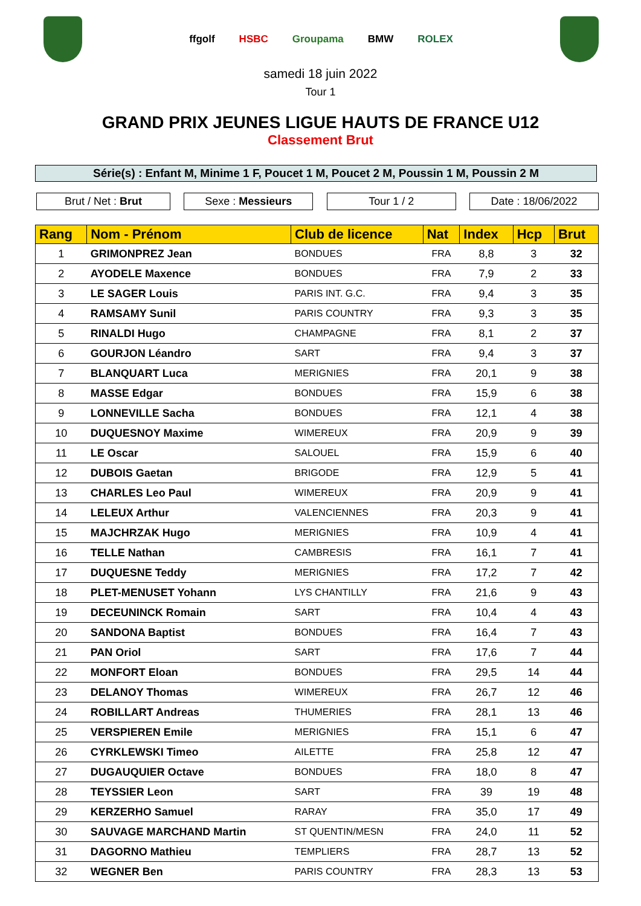ffgolf HSBC Groupama BMW ROLEX
samedi 18 juin 2022
Tour 1
GRAND PRIX JEUNES LIGUE HAUTS DE FRANCE U12
Classement Brut
Série(s) : Enfant M, Minime 1 F, Poucet 1 M, Poucet 2 M, Poussin 1 M, Poussin 2 M
Brut / Net : Brut Sexe : Messieurs Tour 1 / 2 Date : 18/06/2022
| Rang | Nom - Prénom | Club de licence | Nat | Index | Hcp | Brut |
| --- | --- | --- | --- | --- | --- | --- |
| 1 | GRIMONPREZ Jean | BONDUES | FRA | 8,8 | 3 | 32 |
| 2 | AYODELE Maxence | BONDUES | FRA | 7,9 | 2 | 33 |
| 3 | LE SAGER Louis | PARIS INT. G.C. | FRA | 9,4 | 3 | 35 |
| 4 | RAMSAMY Sunil | PARIS COUNTRY | FRA | 9,3 | 3 | 35 |
| 5 | RINALDI Hugo | CHAMPAGNE | FRA | 8,1 | 2 | 37 |
| 6 | GOURJON Léandro | SART | FRA | 9,4 | 3 | 37 |
| 7 | BLANQUART Luca | MERIGNIES | FRA | 20,1 | 9 | 38 |
| 8 | MASSE Edgar | BONDUES | FRA | 15,9 | 6 | 38 |
| 9 | LONNEVILLE Sacha | BONDUES | FRA | 12,1 | 4 | 38 |
| 10 | DUQUESNOY Maxime | WIMEREUX | FRA | 20,9 | 9 | 39 |
| 11 | LE Oscar | SALOUEL | FRA | 15,9 | 6 | 40 |
| 12 | DUBOIS Gaetan | BRIGODE | FRA | 12,9 | 5 | 41 |
| 13 | CHARLES Leo Paul | WIMEREUX | FRA | 20,9 | 9 | 41 |
| 14 | LELEUX Arthur | VALENCIENNES | FRA | 20,3 | 9 | 41 |
| 15 | MAJCHRZAK Hugo | MERIGNIES | FRA | 10,9 | 4 | 41 |
| 16 | TELLE Nathan | CAMBRESIS | FRA | 16,1 | 7 | 41 |
| 17 | DUQUESNE Teddy | MERIGNIES | FRA | 17,2 | 7 | 42 |
| 18 | PLET-MENUSET Yohann | LYS CHANTILLY | FRA | 21,6 | 9 | 43 |
| 19 | DECEUNINCK Romain | SART | FRA | 10,4 | 4 | 43 |
| 20 | SANDONA Baptist | BONDUES | FRA | 16,4 | 7 | 43 |
| 21 | PAN Oriol | SART | FRA | 17,6 | 7 | 44 |
| 22 | MONFORT Eloan | BONDUES | FRA | 29,5 | 14 | 44 |
| 23 | DELANOY Thomas | WIMEREUX | FRA | 26,7 | 12 | 46 |
| 24 | ROBILLART Andreas | THUMERIES | FRA | 28,1 | 13 | 46 |
| 25 | VERSPIEREN Emile | MERIGNIES | FRA | 15,1 | 6 | 47 |
| 26 | CYRKLEWSKI Timeo | AILETTE | FRA | 25,8 | 12 | 47 |
| 27 | DUGAUQUIER Octave | BONDUES | FRA | 18,0 | 8 | 47 |
| 28 | TEYSSIER Leon | SART | FRA | 39 | 19 | 48 |
| 29 | KERZERHO Samuel | RARAY | FRA | 35,0 | 17 | 49 |
| 30 | SAUVAGE MARCHAND Martin | ST QUENTIN/MESN | FRA | 24,0 | 11 | 52 |
| 31 | DAGORNO Mathieu | TEMPLIERS | FRA | 28,7 | 13 | 52 |
| 32 | WEGNER Ben | PARIS COUNTRY | FRA | 28,3 | 13 | 53 |